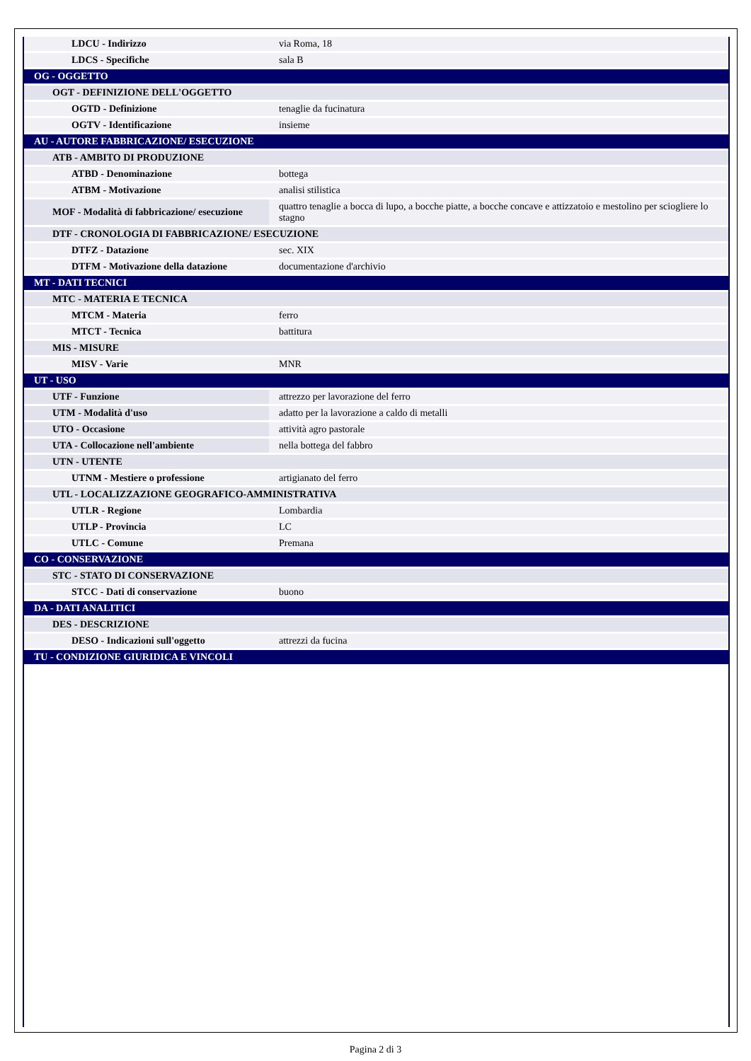| LDCU - Indirizzo | via Roma, 18 |
| LDCS - Specifiche | sala B |
| OG - OGGETTO | |
| OGT - DEFINIZIONE DELL'OGGETTO | |
| OGTD - Definizione | tenaglie da fucinatura |
| OGTV - Identificazione | insieme |
| AU - AUTORE FABBRICAZIONE/ ESECUZIONE | |
| ATB - AMBITO DI PRODUZIONE | |
| ATBD - Denominazione | bottega |
| ATBM - Motivazione | analisi stilistica |
| MOF - Modalità di fabbricazione/ esecuzione | quattro tenaglie a bocca di lupo, a bocche piatte, a bocche concave e attizzatoio e mestolino per sciogliere lo stagno |
| DTF - CRONOLOGIA DI FABBRICAZIONE/ ESECUZIONE | |
| DTFZ - Datazione | sec. XIX |
| DTFM - Motivazione della datazione | documentazione d'archivio |
| MT - DATI TECNICI | |
| MTC - MATERIA E TECNICA | |
| MTCM - Materia | ferro |
| MTCT - Tecnica | battitura |
| MIS - MISURE | |
| MISV - Varie | MNR |
| UT - USO | |
| UTF - Funzione | attrezzo per lavorazione del ferro |
| UTM - Modalità d'uso | adatto per la lavorazione a caldo di metalli |
| UTO - Occasione | attività agro pastorale |
| UTA - Collocazione nell'ambiente | nella bottega del fabbro |
| UTN - UTENTE | |
| UTNM - Mestiere o professione | artigianato del ferro |
| UTL - LOCALIZZAZIONE GEOGRAFICO-AMMINISTRATIVA | |
| UTLR - Regione | Lombardia |
| UTLP - Provincia | LC |
| UTLC - Comune | Premana |
| CO - CONSERVAZIONE | |
| STC - STATO DI CONSERVAZIONE | |
| STCC - Dati di conservazione | buono |
| DA - DATI ANALITICI | |
| DES - DESCRIZIONE | |
| DESO - Indicazioni sull'oggetto | attrezzi da fucina |
| TU - CONDIZIONE GIURIDICA E VINCOLI | |
Pagina 2 di 3